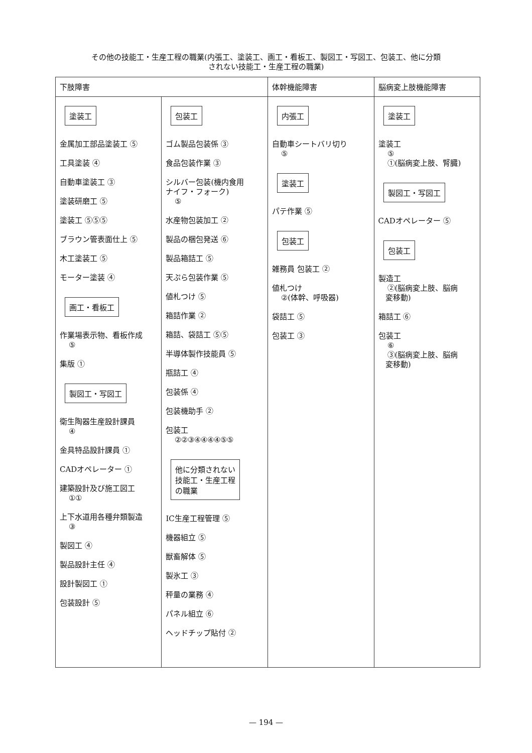その他の技能工・生産工程の職業(内張工、塗装工、画工・看板工、製図工・写図工、包装工、他に分類
されない技能工・生産工程の職業)
| 下肢障害 | | 体幹機能障害 | 脳病変上肢機能障害 |
| --- | --- | --- | --- |
| 塗装工 金属加工部品塗装工 ⑤ 工具塗装 ④ 自動車塗装工 ③ 塗装研磨工 ⑤ 塗装工 ⑤⑤⑤ ブラウン管表面仕上 ⑤ 木工塗装工 ⑤ モーター塗装 ④ 画工・看板工 作業場表示物、看板作成 ⑤ 集版 ① 製図工・写図工 衛生陶器生産設計課員 ④ 金具特品設計課員 ① CADオペレーター ① 建築設計及び施工図工 ①① 上下水道用各種弁類製造 ③ 製図工 ④ 製品設計主任 ④ 設計製図工 ① 包装設計 ⑤ | 包装工 ゴム製品包装係 ③ 食品包装作業 ③ シルバー包装(機内食用 ナイフ・フォーク) ⑤ 水産物包装加工 ② 製品の梱包発送 ⑥ 製品箱詰工 ⑤ 天ぷら包装作業 ⑤ 値札つけ ⑤ 箱詰作業 ② 箱詰、袋詰工 ⑤⑤ 半導体製作技能員 ⑤ 瓶詰工 ④ 包装係 ④ 包装機助手 ② 包装工 ②②③④④④④⑤⑤ 他に分類されない 技能工・生産工程 の職業 IC生産工程管理 ⑤ 機器組立 ⑤ 獣畜解体 ⑤ 製氷工 ③ 秤量の業務 ④ パネル組立 ⑥ ヘッドチップ貼付 ② | 内張工 自動車シートバリ切り ⑤ 塗装工 パテ作業 ⑤ 包装工 雑務員 包装工 ② 値札つけ ②(体幹、呼吸器) 袋詰工 ⑤ 包装工 ③ | 塗装工 塗装工 ⑤ ①(脳病変上肢、腎臓) 製図工・写図工 CADオペレーター ⑤ 包装工 製造工 ②(脳病変上肢、脳病 変移動) 箱詰工 ⑥ 包装工 ⑥ ③(脳病変上肢、脳病 変移動) |
— 194 —